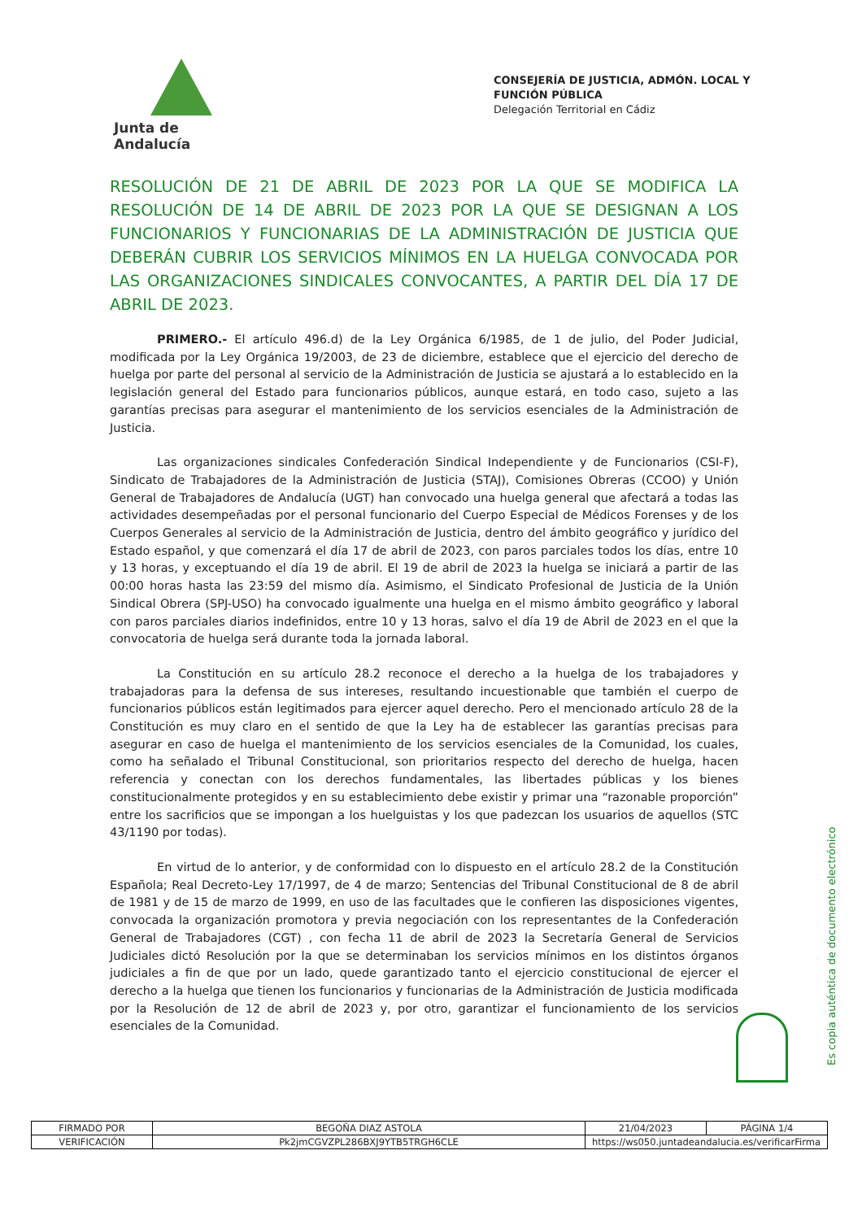Junta de Andalucía
CONSEJERÍA DE JUSTICIA, ADMÓN. LOCAL Y
FUNCIÓN PÚBLICA
Delegación Territorial en Cádiz
RESOLUCIÓN DE 21 DE ABRIL DE 2023 POR LA QUE SE MODIFICA LA RESOLUCIÓN DE 14 DE ABRIL DE 2023 POR LA QUE SE DESIGNAN A LOS FUNCIONARIOS Y FUNCIONARIAS DE LA ADMINISTRACIÓN DE JUSTICIA QUE DEBERÁN CUBRIR LOS SERVICIOS MÍNIMOS EN LA HUELGA CONVOCADA POR LAS ORGANIZACIONES SINDICALES CONVOCANTES, A PARTIR DEL DÍA 17 DE ABRIL DE 2023.
PRIMERO.- El artículo 496.d) de la Ley Orgánica 6/1985, de 1 de julio, del Poder Judicial, modificada por la Ley Orgánica 19/2003, de 23 de diciembre, establece que el ejercicio del derecho de huelga por parte del personal al servicio de la Administración de Justicia se ajustará a lo establecido en la legislación general del Estado para funcionarios públicos, aunque estará, en todo caso, sujeto a las garantías precisas para asegurar el mantenimiento de los servicios esenciales de la Administración de Justicia.
Las organizaciones sindicales Confederación Sindical Independiente y de Funcionarios (CSI-F), Sindicato de Trabajadores de la Administración de Justicia (STAJ), Comisiones Obreras (CCOO) y Unión General de Trabajadores de Andalucía (UGT) han convocado una huelga general que afectará a todas las actividades desempeñadas por el personal funcionario del Cuerpo Especial de Médicos Forenses y de los Cuerpos Generales al servicio de la Administración de Justicia, dentro del ámbito geográfico y jurídico del Estado español, y que comenzará el día 17 de abril de 2023, con paros parciales todos los días, entre 10 y 13 horas, y exceptuando el día 19 de abril. El 19 de abril de 2023 la huelga se iniciará a partir de las 00:00 horas hasta las 23:59 del mismo día. Asimismo, el Sindicato Profesional de Justicia de la Unión Sindical Obrera (SPJ-USO) ha convocado igualmente una huelga en el mismo ámbito geográfico y laboral con paros parciales diarios indefinidos, entre 10 y 13 horas, salvo el día 19 de Abril de 2023 en el que la convocatoria de huelga será durante toda la jornada laboral.
La Constitución en su artículo 28.2 reconoce el derecho a la huelga de los trabajadores y trabajadoras para la defensa de sus intereses, resultando incuestionable que también el cuerpo de funcionarios públicos están legitimados para ejercer aquel derecho. Pero el mencionado artículo 28 de la Constitución es muy claro en el sentido de que la Ley ha de establecer las garantías precisas para asegurar en caso de huelga el mantenimiento de los servicios esenciales de la Comunidad, los cuales, como ha señalado el Tribunal Constitucional, son prioritarios respecto del derecho de huelga, hacen referencia y conectan con los derechos fundamentales, las libertades públicas y los bienes constitucionalmente protegidos y en su establecimiento debe existir y primar una “razonable proporción” entre los sacrificios que se impongan a los huelguistas y los que padezcan los usuarios de aquellos (STC 43/1190 por todas).
En virtud de lo anterior, y de conformidad con lo dispuesto en el artículo 28.2 de la Constitución Española; Real Decreto-Ley 17/1997, de 4 de marzo; Sentencias del Tribunal Constitucional de 8 de abril de 1981 y de 15 de marzo de 1999, en uso de las facultades que le confieren las disposiciones vigentes, convocada la organización promotora y previa negociación con los representantes de la Confederación General de Trabajadores (CGT) , con fecha 11 de abril de 2023 la Secretaría General de Servicios Judiciales dictó Resolución por la que se determinaban los servicios mínimos en los distintos órganos judiciales a fin de que por un lado, quede garantizado tanto el ejercicio constitucional de ejercer el derecho a la huelga que tienen los funcionarios y funcionarias de la Administración de Justicia modificada por la Resolución de 12 de abril de 2023 y, por otro, garantizar el funcionamiento de los servicios esenciales de la Comunidad.
Es copia auténtica de documento electrónico
| FIRMADO POR | BEGOÑA DIAZ ASTOLA | | 21/04/2023 | PÁGINA 1/4 |
| VERIFICACIÓN | Pk2jmCGVZPL286BXJ9YTB5TRGH6CLE | https://ws050.juntadeandalucia.es/verificarFirma | | |